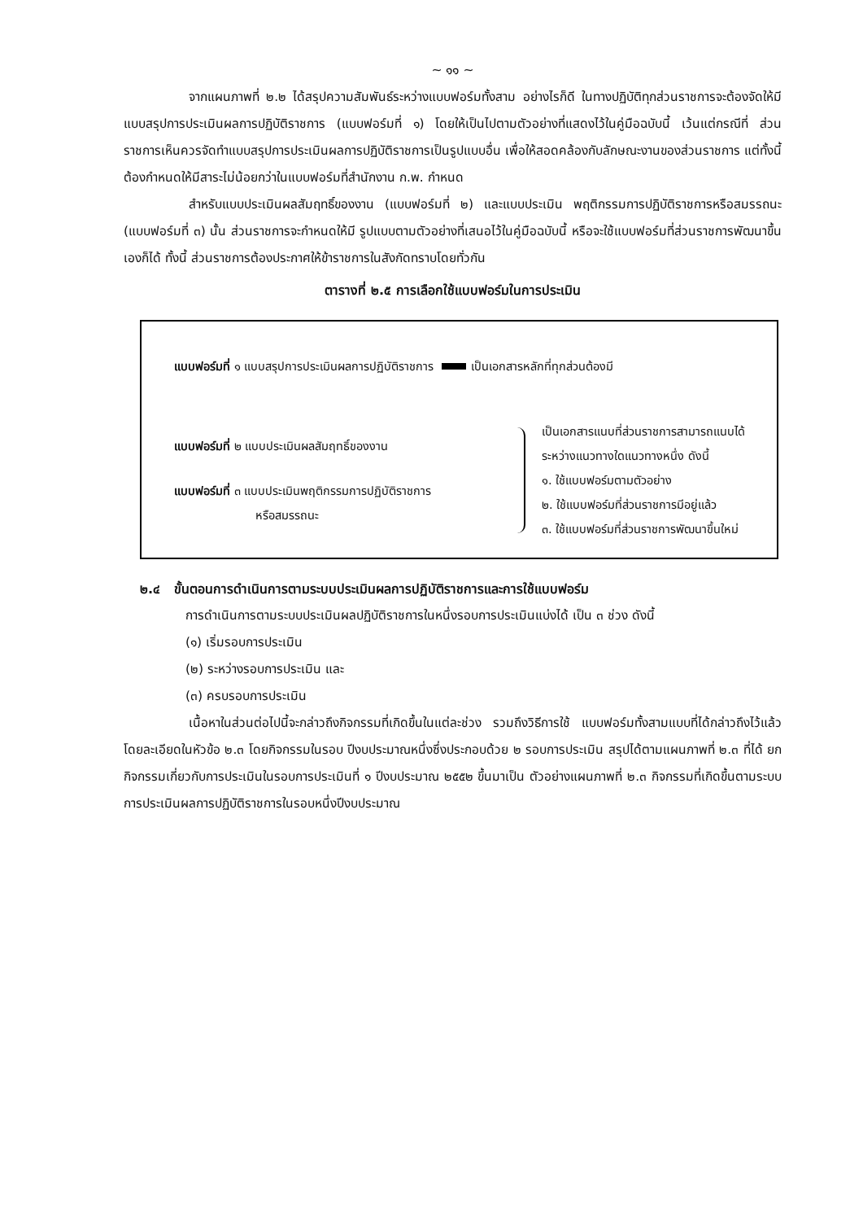~ ๑๑ ~
จากแผนภาพที่ ๒.๒ ได้สรุปความสัมพันธ์ระหว่างแบบฟอร์มทั้งสาม อย่างไรก็ดี ในทางปฏิบัติทุกส่วนราชการจะต้องจัดให้มีแบบสรุปการประเมินผลการปฏิบัติราชการ (แบบฟอร์มที่ ๑) โดยให้เป็นไปตามตัวอย่างที่แสดงไว้ในคู่มือฉบับนี้ เว้นแต่กรณีที่ ส่วนราชการเห็นควรจัดทำแบบสรุปการประเมินผลการปฏิบัติราชการเป็นรูปแบบอื่น เพื่อให้สอดคล้องกับลักษณะงานของส่วนราชการ แต่ทั้งนี้ต้องกำหนดให้มีสาระไม่น้อยกว่าในแบบฟอร์มที่สำนักงาน ก.พ. กำหนด
สำหรับแบบประเมินผลสัมฤทธิ์ของงาน (แบบฟอร์มที่ ๒) และแบบประเมิน พฤติกรรมการปฏิบัติราชการหรือสมรรถนะ (แบบฟอร์มที่ ๓) นั้น ส่วนราชการจะกำหนดให้มี รูปแบบตามตัวอย่างที่เสนอไว้ในคู่มือฉบับนี้ หรือจะใช้แบบฟอร์มที่ส่วนราชการพัฒนาขึ้นเองก็ได้ ทั้งนี้ ส่วนราชการต้องประกาศให้ข้าราชการในสังกัดทราบโดยทั่วกัน
ตารางที่ ๒.๕ การเลือกใช้แบบฟอร์มในการประเมิน
แบบฟอร์มที่ ๑ แบบสรุปการประเมินผลการปฏิบัติราชการ เป็นเอกสารหลักที่ทุกส่วนต้องมี
แบบฟอร์มที่ ๒ แบบประเมินผลสัมฤทธิ์ของงาน
แบบฟอร์มที่ ๓ แบบประเมินพฤติกรรมการปฏิบัติราชการ
หรือสมรรถนะ
เป็นเอกสารแนบที่ส่วนราชการสามารถแนบได้
ระหว่างแนวทางใดแนวทางหนึ่ง ดังนี้
๑. ใช้แบบฟอร์มตามตัวอย่าง
๒. ใช้แบบฟอร์มที่ส่วนราชการมีอยู่แล้ว
๓. ใช้แบบฟอร์มที่ส่วนราชการพัฒนาขึ้นใหม่
๒.๔ ขั้นตอนการดำเนินการตามระบบประเมินผลการปฏิบัติราชการและการใช้แบบฟอร์ม
การดำเนินการตามระบบประเมินผลปฏิบัติราชการในหนึ่งรอบการประเมินแบ่งได้ เป็น ๓ ช่วง ดังนี้
(๑) เริ่มรอบการประเมิน
(๒) ระหว่างรอบการประเมิน และ
(๓) ครบรอบการประเมิน
เนื้อหาในส่วนต่อไปนี้จะกล่าวถึงกิจกรรมที่เกิดขึ้นในแต่ละช่วง รวมถึงวิธีการใช้ แบบฟอร์มทั้งสามแบบที่ได้กล่าวถึงไว้แล้วโดยละเอียดในหัวข้อ ๒.๓ โดยกิจกรรมในรอบ ปีงบประมาณหนึ่งซึ่งประกอบด้วย ๒ รอบการประเมิน สรุปได้ตามแผนภาพที่ ๒.๓ ที่ได้ ยกกิจกรรมเกี่ยวกับการประเมินในรอบการประเมินที่ ๑ ปีงบประมาณ ๒๕๕๒ ขึ้นมาเป็น ตัวอย่างแผนภาพที่ ๒.๓ กิจกรรมที่เกิดขึ้นตามระบบการประเมินผลการปฏิบัติราชการในรอบหนึ่งปีงบประมาณ